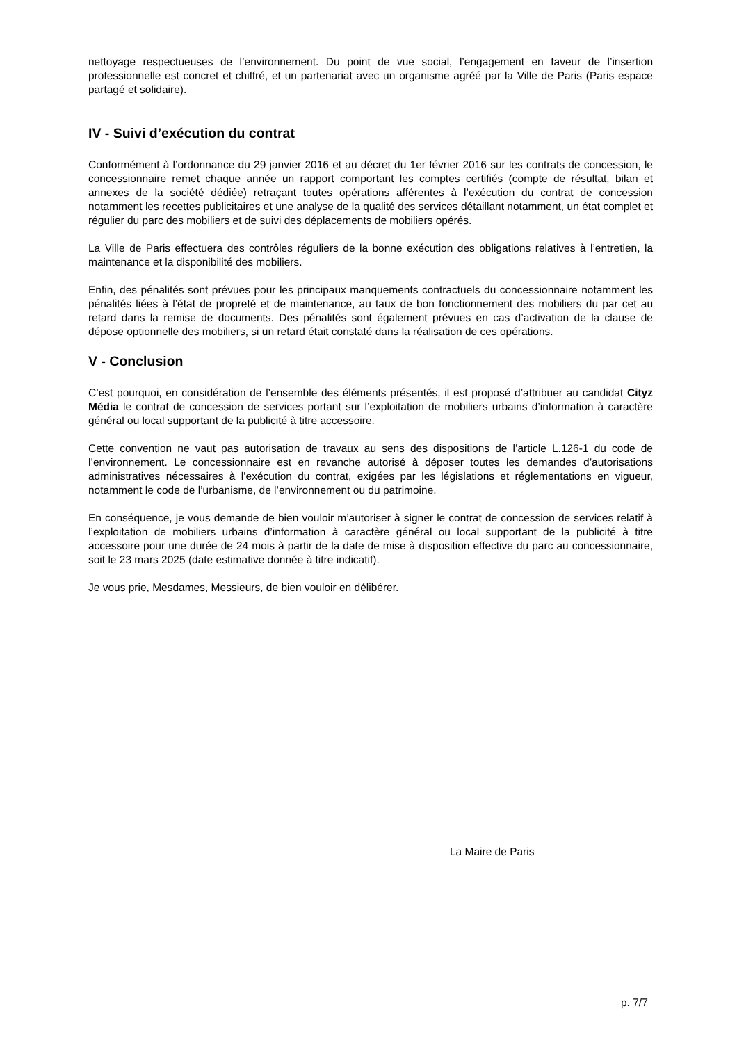nettoyage respectueuses de l’environnement. Du point de vue social, l’engagement en faveur de l’insertion professionnelle est concret et chiffré, et un partenariat avec un organisme agréé par la Ville de Paris (Paris espace partagé et solidaire).
IV - Suivi d’exécution du contrat
Conformément à l’ordonnance du 29 janvier 2016 et au décret du 1er février 2016 sur les contrats de concession, le concessionnaire remet chaque année un rapport comportant les comptes certifiés (compte de résultat, bilan et annexes de la société dédiée) retraçant toutes opérations afférentes à l’exécution du contrat de concession notamment les recettes publicitaires et une analyse de la qualité des services détaillant notamment, un état complet et régulier du parc des mobiliers et de suivi des déplacements de mobiliers opérés.
La Ville de Paris effectuera des contrôles réguliers de la bonne exécution des obligations relatives à l’entretien, la maintenance et la disponibilité des mobiliers.
Enfin, des pénalités sont prévues pour les principaux manquements contractuels du concessionnaire notamment les pénalités liées à l’état de propreté et de maintenance, au taux de bon fonctionnement des mobiliers du par cet au retard dans la remise de documents. Des pénalités sont également prévues en cas d’activation de la clause de dépose optionnelle des mobiliers, si un retard était constaté dans la réalisation de ces opérations.
V - Conclusion
C’est pourquoi, en considération de l’ensemble des éléments présentés, il est proposé d’attribuer au candidat Cityz Média le contrat de concession de services portant sur l’exploitation de mobiliers urbains d’information à caractère général ou local supportant de la publicité à titre accessoire.
Cette convention ne vaut pas autorisation de travaux au sens des dispositions de l’article L.126-1 du code de l’environnement. Le concessionnaire est en revanche autorisé à déposer toutes les demandes d’autorisations administratives nécessaires à l’exécution du contrat, exigées par les législations et réglementations en vigueur, notamment le code de l’urbanisme, de l’environnement ou du patrimoine.
En conséquence, je vous demande de bien vouloir m’autoriser à signer le contrat de concession de services relatif à l’exploitation de mobiliers urbains d’information à caractère général ou local supportant de la publicité à titre accessoire pour une durée de 24 mois à partir de la date de mise à disposition effective du parc au concessionnaire, soit le 23 mars 2025 (date estimative donnée à titre indicatif).
Je vous prie, Mesdames, Messieurs, de bien vouloir en délibérer.
La Maire de Paris
p. 7/7